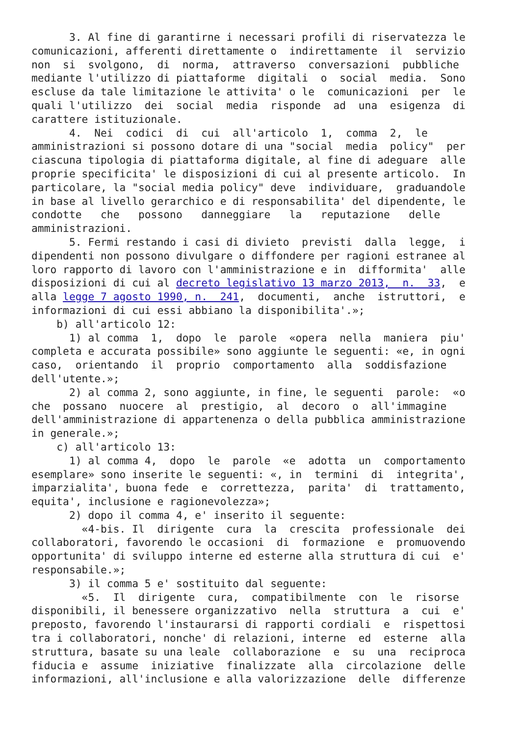3. Al fine di garantirne i necessari profili di riservatezza le
comunicazioni, afferenti direttamente o  indirettamente  il  servizio
non  si  svolgono,  di  norma,  attraverso  conversazioni  pubbliche
mediante l'utilizzo di piattaforme  digitali  o  social  media.  Sono
escluse da tale limitazione le attivita' o le  comunicazioni  per  le
quali l'utilizzo  dei  social  media  risponde  ad  una  esigenza  di
carattere istituzionale.
      4.  Nei  codici  di  cui  all'articolo  1,  comma  2,  le
amministrazioni si possono dotare di una "social  media  policy"  per
ciascuna tipologia di piattaforma digitale, al fine di adeguare  alle
proprie specificita' le disposizioni di cui al presente articolo.  In
particolare, la "social media policy" deve  individuare,  graduandole
in base al livello gerarchico e di responsabilita' del dipendente, le
condotte   che   possono   danneggiare   la   reputazione   delle
amministrazioni.
      5. Fermi restando i casi di divieto  previsti  dalla  legge,  i
dipendenti non possono divulgare o diffondere per ragioni estranee al
loro rapporto di lavoro con l'amministrazione e in  difformita'  alle
disposizioni di cui al decreto legislativo 13 marzo 2013,  n.  33,  e
alla legge 7 agosto 1990, n.  241,  documenti,  anche  istruttori,  e
informazioni di cui essi abbiano la disponibilita'.»;
    b) all'articolo 12:
      1) al comma  1,  dopo  le  parole  «opera  nella  maniera  piu'
completa e accurata possibile» sono aggiunte le seguenti: «e, in ogni
caso,  orientando  il  proprio  comportamento  alla  soddisfazione
dell'utente.»;
      2) al comma 2, sono aggiunte, in fine, le seguenti  parole:  «o
che  possano  nuocere  al  prestigio,  al  decoro  o  all'immagine
dell'amministrazione di appartenenza o della pubblica amministrazione
in generale.»;
    c) all'articolo 13:
      1) al comma 4,  dopo  le  parole  «e  adotta  un  comportamento
esemplare» sono inserite le seguenti: «, in  termini  di  integrita',
imparzialita', buona fede  e  correttezza,  parita'  di  trattamento,
equita', inclusione e ragionevolezza»;
      2) dopo il comma 4, e' inserito il seguente:
        «4-bis. Il  dirigente  cura  la  crescita  professionale  dei
collaboratori, favorendo le occasioni  di  formazione  e  promuovendo
opportunita' di sviluppo interne ed esterne alla struttura di cui  e'
responsabile.»;
      3) il comma 5 e' sostituito dal seguente:
        «5.  Il  dirigente  cura,  compatibilmente  con  le  risorse
disponibili, il benessere organizzativo  nella  struttura  a  cui  e'
preposto, favorendo l'instaurarsi di rapporti cordiali  e  rispettosi
tra i collaboratori, nonche' di relazioni, interne  ed  esterne  alla
struttura, basate su una leale  collaborazione  e  su  una  reciproca
fiducia e  assume  iniziative  finalizzate  alla  circolazione  delle
informazioni, all'inclusione e alla valorizzazione  delle  differenze